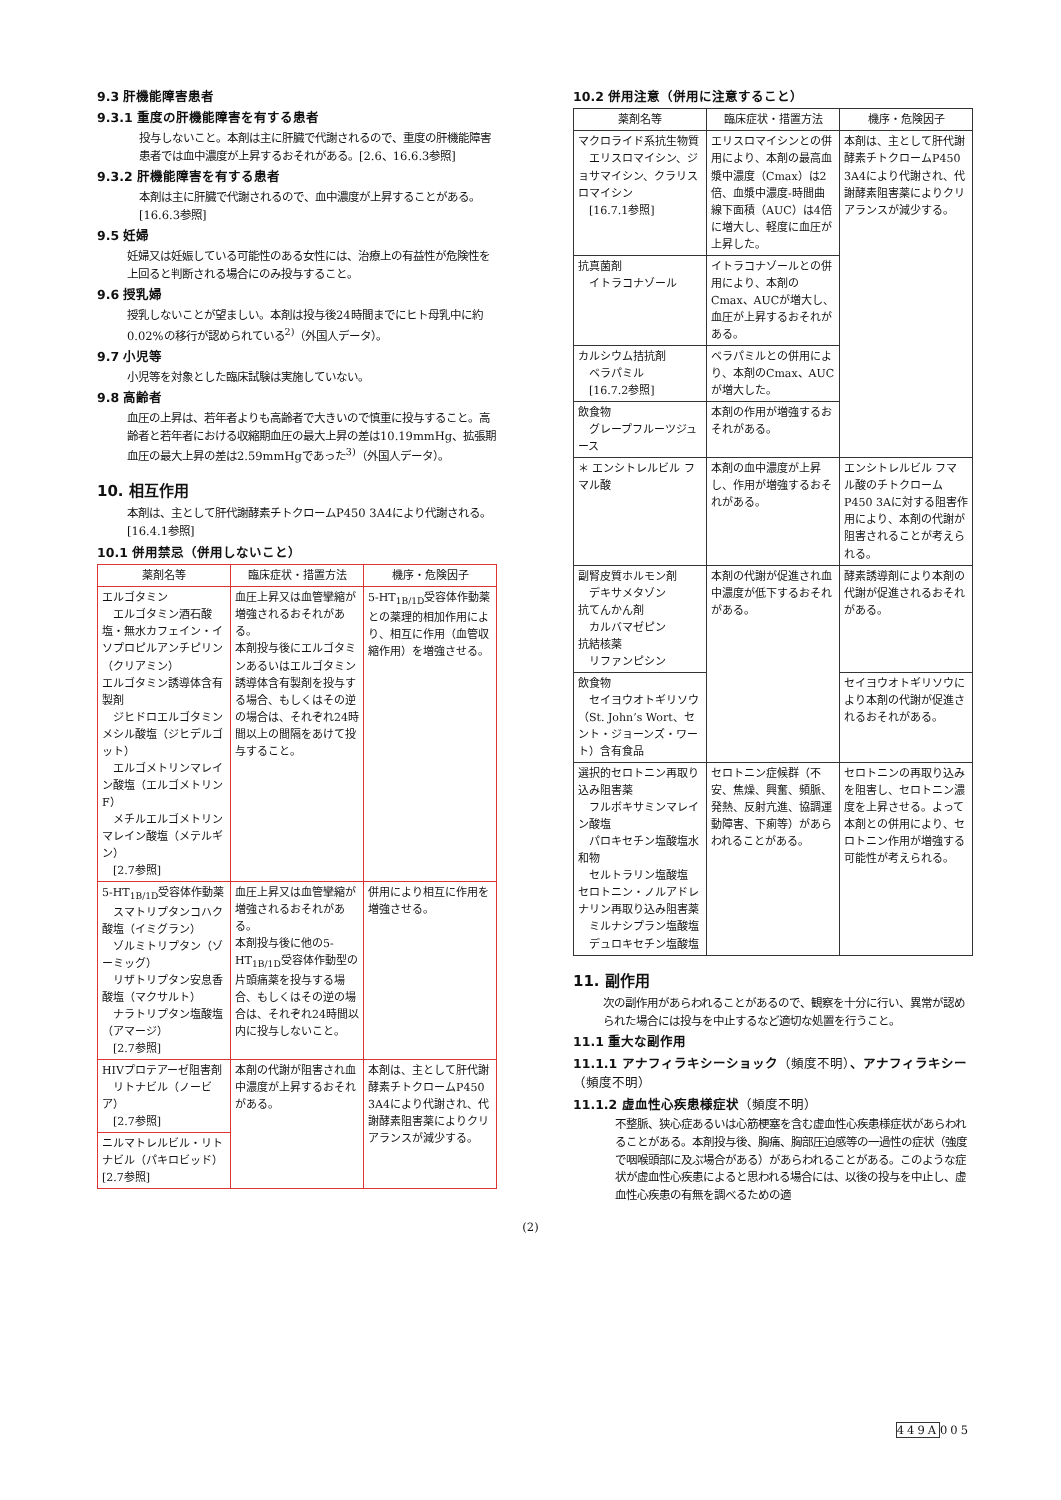9.3 肝機能障害患者
9.3.1 重度の肝機能障害を有する患者
投与しないこと。本剤は主に肝臓で代謝されるので、重度の肝機能障害患者では血中濃度が上昇するおそれがある。[2.6、16.6.3参照]
9.3.2 肝機能障害を有する患者
本剤は主に肝臓で代謝されるので、血中濃度が上昇することがある。[16.6.3参照]
9.5 妊婦
妊婦又は妊娠している可能性のある女性には、治療上の有益性が危険性を上回ると判断される場合にのみ投与すること。
9.6 授乳婦
授乳しないことが望ましい。本剤は投与後24時間までにヒト母乳中に約0.02%の移行が認められている<sup>2)</sup>（外国人データ）。
9.7 小児等
小児等を対象とした臨床試験は実施していない。
9.8 高齢者
血圧の上昇は、若年者よりも高齢者で大きいので慎重に投与すること。高齢者と若年者における収縮期血圧の最大上昇の差は10.19mmHg、拡張期血圧の最大上昇の差は2.59mmHgであった<sup>3)</sup>（外国人データ）。
10. 相互作用
本剤は、主として肝代謝酵素チトクロームP450 3A4により代謝される。[16.4.1参照]
10.1 併用禁忌（併用しないこと）
| 薬剤名等 | 臨床症状・措置方法 | 機序・危険因子 |
| --- | --- | --- |
| エルゴタミン エルゴタミン酒石酸塩・無水カフェイン・イソプロピルアンチピリン（クリアミン） エルゴタミン誘導体含有製剤 ジヒドロエルゴタミンメシル酸塩（ジヒデルゴット） エルゴメトリンマレイン酸塩（エルゴメトリンF） メチルエルゴメトリンマレイン酸塩（メテルギン） [2.7参照] | 血圧上昇又は血管攣縮が増強されるおそれがある。 本剤投与後にエルゴタミンあるいはエルゴタミン誘導体含有製剤を投与する場合、もしくはその逆の場合は、それぞれ24時間以上の間隔をあけて投与すること。 | 5-HT<sub>1B/1D</sub>受容体作動薬との薬理的相加作用により、相互に作用（血管収縮作用）を増強させる。 |
| 5-HT<sub>1B/1D</sub>受容体作動薬 スマトリプタンコハク酸塩（イミグラン） ゾルミトリプタン（ゾーミッグ） リザトリプタン安息香酸塩（マクサルト） ナラトリプタン塩酸塩（アマージ） [2.7参照] | 血圧上昇又は血管攣縮が増強されるおそれがある。 本剤投与後に他の5-HT<sub>1B/1D</sub>受容体作動型の片頭痛薬を投与する場合、もしくはその逆の場合は、それぞれ24時間以内に投与しないこと。 | 併用により相互に作用を増強させる。 |
| HIVプロテアーゼ阻害剤 リトナビル（ノービア） [2.7参照] | 本剤の代謝が阻害され血中濃度が上昇するおそれがある。 | 本剤は、主として肝代謝酵素チトクロームP450 3A4により代謝され、代謝酵素阻害薬によりクリアランスが減少する。 |
| ニルマトレルビル・リトナビル（パキロビッド） [2.7参照] | | |
10.2 併用注意（併用に注意すること）
| 薬剤名等 | 臨床症状・措置方法 | 機序・危険因子 |
| --- | --- | --- |
| マクロライド系抗生物質 エリスロマイシン、ジョサマイシン、クラリスロマイシン [16.7.1参照] | エリスロマイシンとの併用により、本剤の最高血漿中濃度（Cmax）は2倍、血漿中濃度-時間曲線下面積（AUC）は4倍に増大し、軽度に血圧が上昇した。 | 本剤は、主として肝代謝酵素チトクロームP450 3A4により代謝され、代謝酵素阻害薬によりクリアランスが減少する。 |
| 抗真菌剤 イトラコナゾール | イトラコナゾールとの併用により、本剤のCmax、AUCが増大し、血圧が上昇するおそれがある。 | |
| カルシウム拮抗剤 ベラパミル [16.7.2参照] | ベラパミルとの併用により、本剤のCmax、AUCが増大した。 | |
| 飲食物 グレープフルーツジュース | 本剤の作用が増強するおそれがある。 | |
| ＊ エンシトレルビル フマル酸 | 本剤の血中濃度が上昇し、作用が増強するおそれがある。 | エンシトレルビル フマル酸のチトクロームP450 3Aに対する阻害作用により、本剤の代謝が阻害されることが考えられる。 |
| 副腎皮質ホルモン剤 デキサメタゾン 抗てんかん剤 カルバマゼピン 抗結核薬 リファンピシン | 本剤の代謝が促進され血中濃度が低下するおそれがある。 | 酵素誘導剤により本剤の代謝が促進されるおそれがある。 |
| 飲食物 セイヨウオトギリソウ（St. John’s Wort、セント・ジョーンズ・ワート）含有食品 | | セイヨウオトギリソウにより本剤の代謝が促進されるおそれがある。 |
| 選択的セロトニン再取り込み阻害薬 フルボキサミンマレイン酸塩 パロキセチン塩酸塩水和物 セルトラリン塩酸塩 セロトニン・ノルアドレナリン再取り込み阻害薬 ミルナシプラン塩酸塩 デュロキセチン塩酸塩 | セロトニン症候群（不安、焦燥、興奮、頻脈、発熱、反射亢進、協調運動障害、下痢等）があらわれることがある。 | セロトニンの再取り込みを阻害し、セロトニン濃度を上昇させる。よって本剤との併用により、セロトニン作用が増強する可能性が考えられる。 |
11. 副作用
次の副作用があらわれることがあるので、観察を十分に行い、異常が認められた場合には投与を中止するなど適切な処置を行うこと。
11.1 重大な副作用
11.1.1 アナフィラキシーショック（頻度不明）、アナフィラキシー（頻度不明）
11.1.2 虚血性心疾患様症状（頻度不明）
不整脈、狭心症あるいは心筋梗塞を含む虚血性心疾患様症状があらわれることがある。本剤投与後、胸痛、胸部圧迫感等の一過性の症状（強度で咽喉頭部に及ぶ場合がある）があらわれることがある。このような症状が虚血性心疾患によると思われる場合には、以後の投与を中止し、虚血性心疾患の有無を調べるための適
(2)
449A005